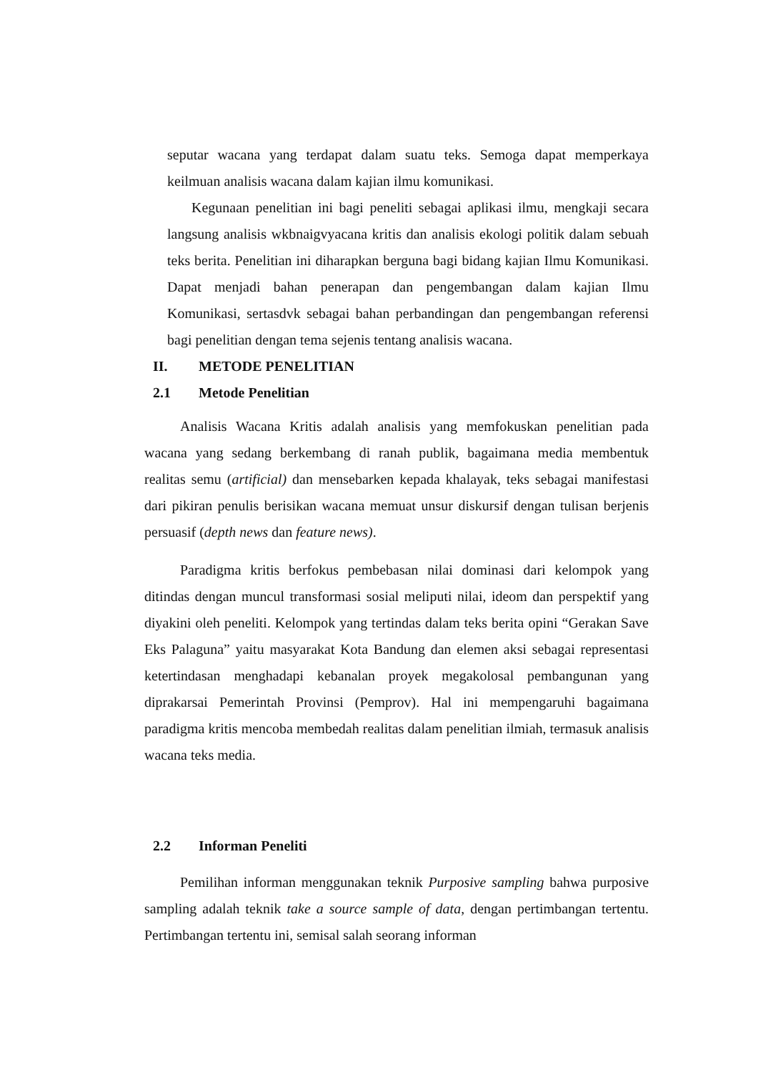seputar wacana yang terdapat dalam suatu teks. Semoga dapat memperkaya keilmuan analisis wacana dalam kajian ilmu komunikasi.
Kegunaan penelitian ini bagi peneliti sebagai aplikasi ilmu, mengkaji secara langsung analisis wkbnaigvyacana kritis dan analisis ekologi politik dalam sebuah teks berita. Penelitian ini diharapkan berguna bagi bidang kajian Ilmu Komunikasi. Dapat menjadi bahan penerapan dan pengembangan dalam kajian Ilmu Komunikasi, sertasdvk sebagai bahan perbandingan dan pengembangan referensi bagi penelitian dengan tema sejenis tentang analisis wacana.
II. METODE PENELITIAN
2.1 Metode Penelitian
Analisis Wacana Kritis adalah analisis yang memfokuskan penelitian pada wacana yang sedang berkembang di ranah publik, bagaimana media membentuk realitas semu (artificial) dan mensebarken kepada khalayak, teks sebagai manifestasi dari pikiran penulis berisikan wacana memuat unsur diskursif dengan tulisan berjenis persuasif (depth news dan feature news).
Paradigma kritis berfokus pembebasan nilai dominasi dari kelompok yang ditindas dengan muncul transformasi sosial meliputi nilai, ideom dan perspektif yang diyakini oleh peneliti. Kelompok yang tertindas dalam teks berita opini “Gerakan Save Eks Palaguna” yaitu masyarakat Kota Bandung dan elemen aksi sebagai representasi ketertindasan menghadapi kebanalan proyek megakolosal pembangunan yang diprakarsai Pemerintah Provinsi (Pemprov). Hal ini mempengaruhi bagaimana paradigma kritis mencoba membedah realitas dalam penelitian ilmiah, termasuk analisis wacana teks media.
2.2 Informan Peneliti
Pemilihan informan menggunakan teknik Purposive sampling bahwa purposive sampling adalah teknik take a source sample of data, dengan pertimbangan tertentu. Pertimbangan tertentu ini, semisal salah seorang informan